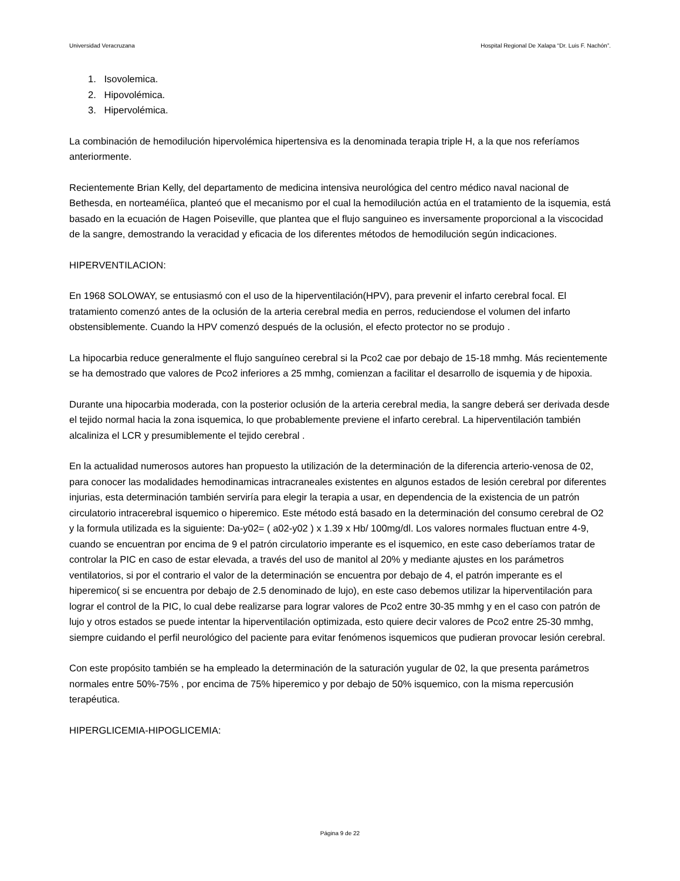Universidad Veracruzana Hospital Regional De Xalapa “Dr. Luis F. Nachón”.
1. Isovolemica.
2. Hipovolémica.
3. Hipervolémica.
La combinación de hemodilución hipervolémica hipertensiva es la denominada terapia triple H, a la que nos referíamos anteriormente.
Recientemente Brian Kelly, del departamento de medicina intensiva neurológica del centro médico naval nacional de Bethesda, en norteaméíica, planteó que el mecanismo por el cual la hemodilución actúa en el tratamiento de la isquemia, está basado en la ecuación de Hagen Poiseville, que plantea que el flujo sanguineo es inversamente proporcional a la viscocidad de la sangre, demostrando la veracidad y eficacia de los diferentes métodos de hemodilución según indicaciones.
HIPERVENTILACION:
En 1968 SOLOWAY, se entusiasmó con el uso de la hiperventilación(HPV), para prevenir el infarto cerebral focal. El tratamiento comenzó antes de la oclusión de la arteria cerebral media en perros, reduciendose el volumen del infarto obstensiblemente. Cuando la HPV comenzó después de la oclusión, el efecto protector no se produjo .
La hipocarbia reduce generalmente el flujo sanguíneo cerebral si la Pco2 cae por debajo de 15-18 mmhg. Más recientemente se ha demostrado que valores de Pco2 inferiores a 25 mmhg, comienzan a facilitar el desarrollo de isquemia y de hipoxia.
Durante una hipocarbia moderada, con la posterior oclusión de la arteria cerebral media, la sangre deberá ser derivada desde el tejido normal hacia la zona isquemica, lo que probablemente previene el infarto cerebral. La hiperventilación también alcaliniza el LCR y presumiblemente el tejido cerebral .
En la actualidad numerosos autores han propuesto la utilización de la determinación de la diferencia arterio-venosa de 02, para conocer las modalidades hemodinamicas intracraneales existentes en algunos estados de lesión cerebral por diferentes injurias, esta determinación también serviría para elegir la terapia a usar, en dependencia de la existencia de un patrón circulatorio intracerebral isquemico o hiperemico. Este método está basado en la determinación del consumo cerebral de O2 y la formula utilizada es la siguiente: Da-y02= ( a02-y02 ) x 1.39 x Hb/ 100mg/dl. Los valores normales fluctuan entre 4-9, cuando se encuentran por encima de 9 el patrón circulatorio imperante es el isquemico, en este caso deberíamos tratar de controlar la PIC en caso de estar elevada, a través del uso de manitol al 20% y mediante ajustes en los parámetros ventilatorios, si por el contrario el valor de la determinación se encuentra por debajo de 4, el patrón imperante es el hiperemico( si se encuentra por debajo de 2.5 denominado de lujo), en este caso debemos utilizar la hiperventilación para lograr el control de la PIC, lo cual debe realizarse para lograr valores de Pco2 entre 30-35 mmhg y en el caso con patrón de lujo y otros estados se puede intentar la hiperventilación optimizada, esto quiere decir valores de Pco2 entre 25-30 mmhg, siempre cuidando el perfil neurológico del paciente para evitar fenómenos isquemicos que pudieran provocar lesión cerebral.
Con este propósito también se ha empleado la determinación de la saturación yugular de 02, la que presenta parámetros normales entre 50%-75% , por encima de 75% hiperemico y por debajo de 50% isquemico, con la misma repercusión terapéutica.
HIPERGLICEMIA-HIPOGLICEMIA:
Página 9 de 22